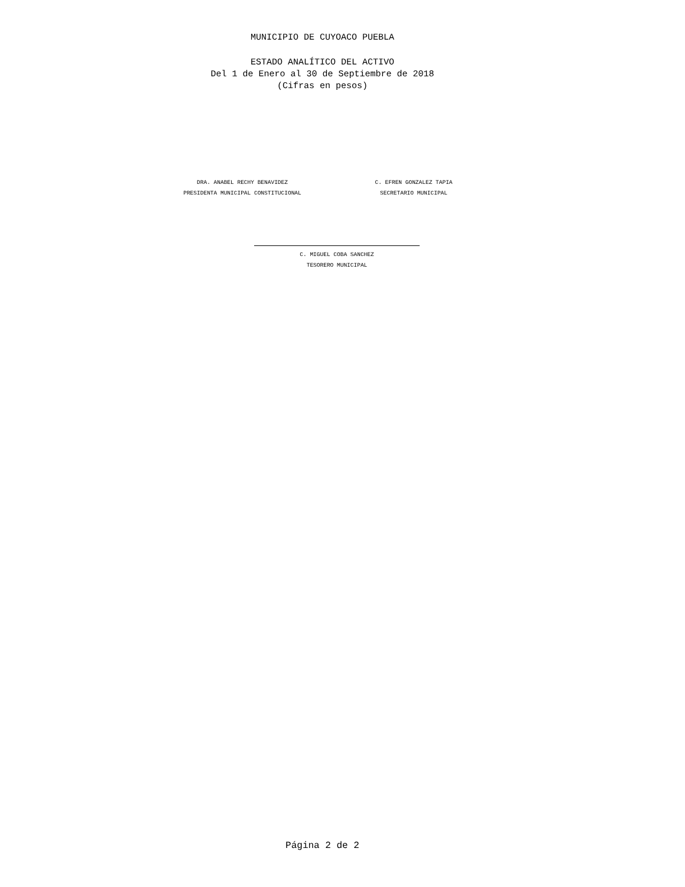MUNICIPIO DE CUYOACO PUEBLA
ESTADO ANALÍTICO DEL ACTIVO
Del 1 de Enero al 30 de Septiembre de 2018
(Cifras en pesos)
DRA. ANABEL RECHY BENAVIDEZ
PRESIDENTA MUNICIPAL CONSTITUCIONAL
C. EFREN GONZALEZ TAPIA
SECRETARIO MUNICIPAL
C. MIGUEL COBA SANCHEZ
TESORERO MUNICIPAL
Página 2 de 2